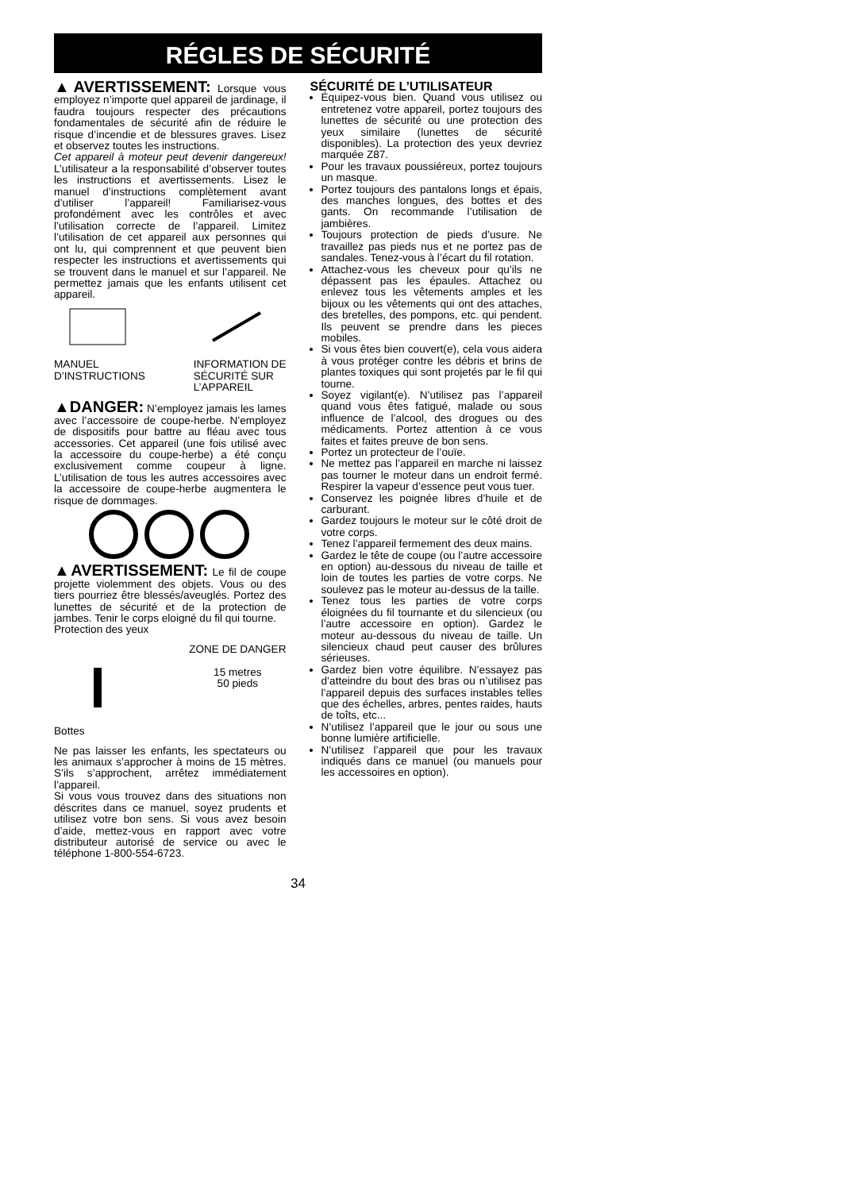RÉGLES DE SÉCURITÉ
▲AVERTISSEMENT: Lorsque vous employez n’importe quel appareil de jardinage, il faudra toujours respecter des précautions fondamentales de sécurité afin de réduire le risque d’incendie et de blessures graves. Lisez et observez toutes les instructions.
Cet appareil à moteur peut devenir dangereux! L’utilisateur a la responsabilité d’observer toutes les instructions et avertissements. Lisez le manuel d’instructions complètement avant d’utiliser l’appareil! Familiarisez-vous profondément avec les contrôles et avec l’utilisation correcte de l’appareil. Limitez l’utilisation de cet appareil aux personnes qui ont lu, qui comprennent et que peuvent bien respecter les instructions et avertissements qui se trouvent dans le manuel et sur l’appareil. Ne permettez jamais que les enfants utilisent cet appareil.
MANUEL
D’INSTRUCTIONS
INFORMATION DE
SÉCURITÉ SUR
L’APPAREIL
▲DANGER: N’employez jamais les lames avec l’accessoire de coupe-herbe. N’employez de dispositifs pour battre au fléau avec tous accessories. Cet appareil (une fois utilisé avec la accessoire du coupe-herbe) a été conçu exclusivement comme coupeur à ligne. L’utilisation de tous les autres accessoires avec la accessoire de coupe-herbe augmentera le risque de dommages.
▲AVERTISSEMENT: Le fil de coupe projette violemment des objets. Vous ou des tiers pourriez être blessés/aveuglés. Portez des lunettes de sécurité et de la protection de jambes. Tenir le corps eloigné du fil qui tourne.
Protection des yeux
Bottes ZONE DE DANGER
15 metres
50 pieds
Ne pas laisser les enfants, les spectateurs ou les animaux s’approcher à moins de 15 mètres. S’ils s’approchent, arrêtez immédiatement l’appareil.
Si vous vous trouvez dans des situations non déscrites dans ce manuel, soyez prudents et utilisez votre bon sens. Si vous avez besoin d’aide, mettez-vous en rapport avec votre distributeur autorisé de service ou avec le téléphone 1-800-554-6723.
SÉCURITÉ DE L’UTILISATEUR
Équipez-vous bien. Quand vous utilisez ou entretenez votre appareil, portez toujours des lunettes de sécurité ou une protection des yeux similaire (lunettes de sécurité disponibles). La protection des yeux devriez marquée Z87.
Pour les travaux poussiéreux, portez toujours un masque.
Portez toujours des pantalons longs et épais, des manches longues, des bottes et des gants. On recommande l’utilisation de jambières.
Toujours protection de pieds d’usure. Ne travaillez pas pieds nus et ne portez pas de sandales. Tenez-vous à l’écart du fil rotation.
Attachez-vous les cheveux pour qu’ils ne dépassent pas les épaules. Attachez ou enlevez tous les vêtements amples et les bijoux ou les vêtements qui ont des attaches, des bretelles, des pompons, etc. qui pendent. Ils peuvent se prendre dans les pieces mobiles.
Si vous êtes bien couvert(e), cela vous aidera à vous protéger contre les débris et brins de plantes toxiques qui sont projetés par le fil qui tourne.
Soyez vigilant(e). N’utilisez pas l’appareil quand vous êtes fatigué, malade ou sous influence de l’alcool, des drogues ou des médicaments. Portez attention à ce vous faites et faites preuve de bon sens.
Portez un protecteur de l’ouïe.
Ne mettez pas l’appareil en marche ni laissez pas tourner le moteur dans un endroit fermé. Respirer la vapeur d’essence peut vous tuer.
Conservez les poignée libres d’huile et de carburant.
Gardez toujours le moteur sur le côté droit de votre corps.
Tenez l’appareil fermement des deux mains.
Gardez le tête de coupe (ou l’autre accessoire en option) au-dessous du niveau de taille et loin de toutes les parties de votre corps. Ne soulevez pas le moteur au-dessus de la taille.
Tenez tous les parties de votre corps éloignées du fil tournante et du silencieux (ou l’autre accessoire en option). Gardez le moteur au-dessous du niveau de taille. Un silencieux chaud peut causer des brûlures sérieuses.
Gardez bien votre équilibre. N’essayez pas d’atteindre du bout des bras ou n’utilisez pas l’appareil depuis des surfaces instables telles que des échelles, arbres, pentes raides, hauts de toîts, etc...
N’utilisez l’appareil que le jour ou sous une bonne lumière artificielle.
N’utilisez l’appareil que pour les travaux indiqués dans ce manuel (ou manuels pour les accessoires en option).
34